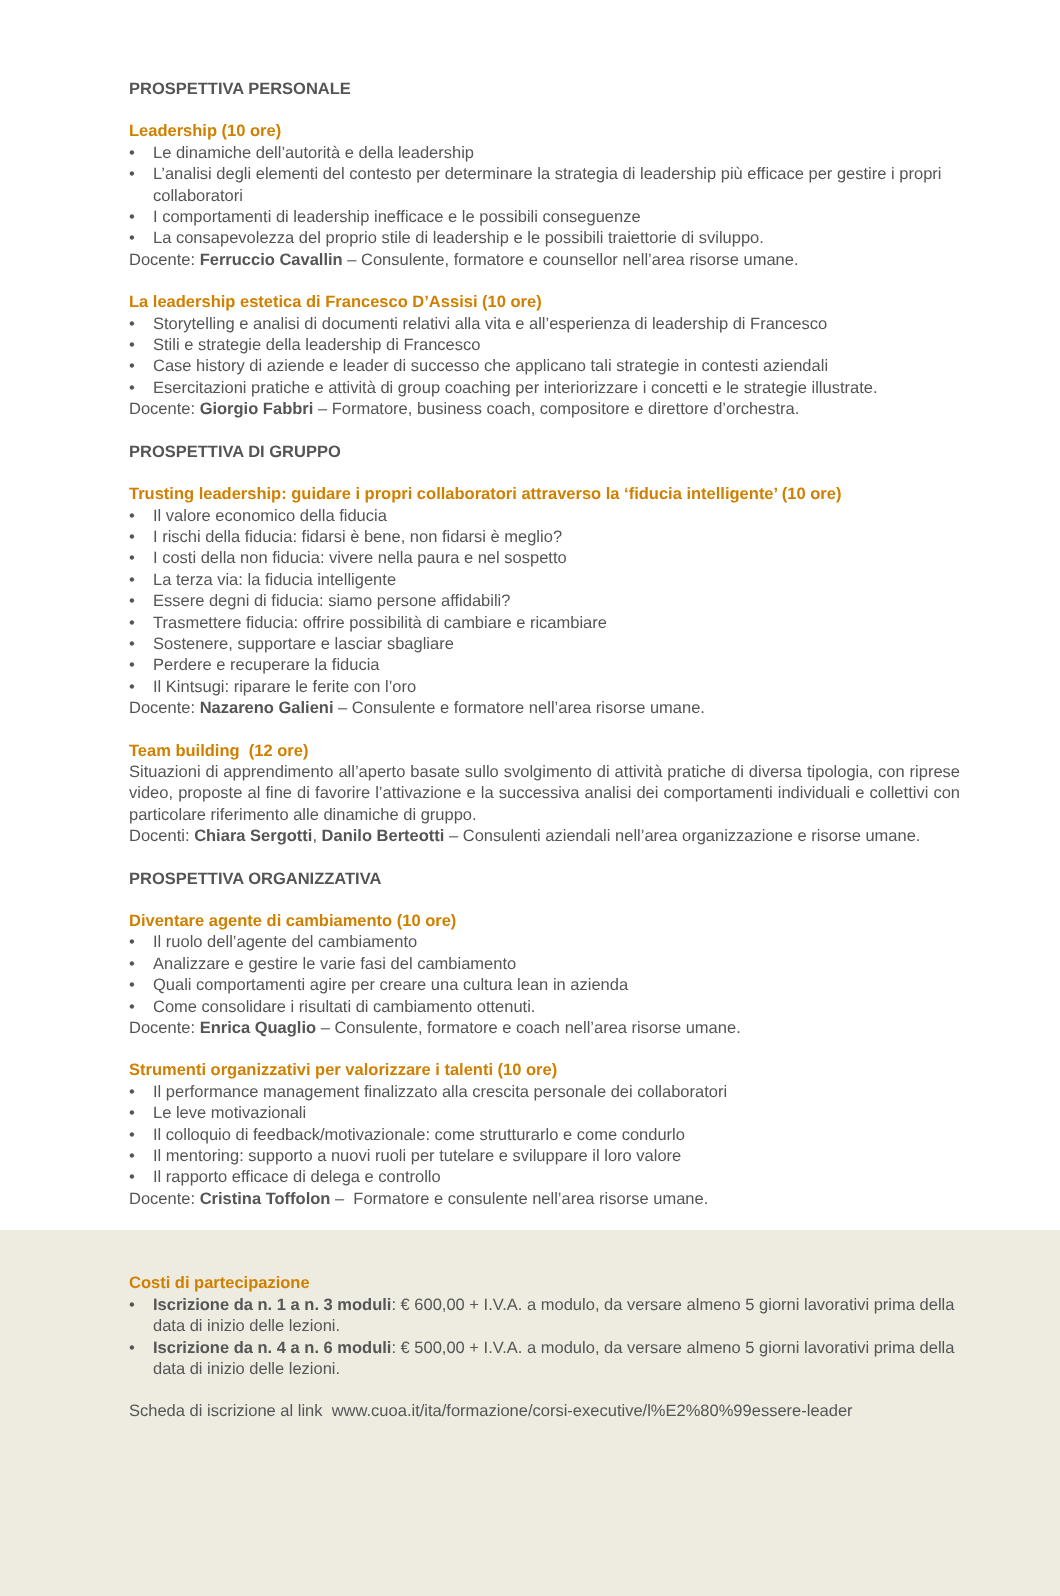PROSPETTIVA PERSONALE
Leadership (10 ore)
• Le dinamiche dell’autorità e della leadership
• L’analisi degli elementi del contesto per determinare la strategia di leadership più efficace per gestire i propri collaboratori
• I comportamenti di leadership inefficace e le possibili conseguenze
• La consapevolezza del proprio stile di leadership e le possibili traiettorie di sviluppo.
Docente: Ferruccio Cavallin – Consulente, formatore e counsellor nell’area risorse umane.
La leadership estetica di Francesco D’Assisi (10 ore)
• Storytelling e analisi di documenti relativi alla vita e all’esperienza di leadership di Francesco
• Stili e strategie della leadership di Francesco
• Case history di aziende e leader di successo che applicano tali strategie in contesti aziendali
• Esercitazioni pratiche e attività di group coaching per interiorizzare i concetti e le strategie illustrate.
Docente: Giorgio Fabbri – Formatore, business coach, compositore e direttore d’orchestra.
PROSPETTIVA DI GRUPPO
Trusting leadership: guidare i propri collaboratori attraverso la ‘fiducia intelligente’ (10 ore)
• Il valore economico della fiducia
• I rischi della fiducia: fidarsi è bene, non fidarsi è meglio?
• I costi della non fiducia: vivere nella paura e nel sospetto
• La terza via: la fiducia intelligente
• Essere degni di fiducia: siamo persone affidabili?
• Trasmettere fiducia: offrire possibilità di cambiare e ricambiare
• Sostenere, supportare e lasciar sbagliare
• Perdere e recuperare la fiducia
• Il Kintsugi: riparare le ferite con l’oro
Docente: Nazareno Galieni – Consulente e formatore nell’area risorse umane.
Team building (12 ore)
Situazioni di apprendimento all’aperto basate sullo svolgimento di attività pratiche di diversa tipologia, con riprese video, proposte al fine di favorire l’attivazione e la successiva analisi dei comportamenti individuali e collettivi con particolare riferimento alle dinamiche di gruppo.
Docenti: Chiara Sergotti, Danilo Berteotti – Consulenti aziendali nell’area organizzazione e risorse umane.
PROSPETTIVA ORGANIZZATIVA
Diventare agente di cambiamento (10 ore)
• Il ruolo dell’agente del cambiamento
• Analizzare e gestire le varie fasi del cambiamento
• Quali comportamenti agire per creare una cultura lean in azienda
• Come consolidare i risultati di cambiamento ottenuti.
Docente: Enrica Quaglio – Consulente, formatore e coach nell’area risorse umane.
Strumenti organizzativi per valorizzare i talenti (10 ore)
• Il performance management finalizzato alla crescita personale dei collaboratori
• Le leve motivazionali
• Il colloquio di feedback/motivazionale: come strutturarlo e come condurlo
• Il mentoring: supporto a nuovi ruoli per tutelare e sviluppare il loro valore
• Il rapporto efficace di delega e controllo
Docente: Cristina Toffolon – Formatore e consulente nell’area risorse umane.
Costi di partecipazione
• Iscrizione da n. 1 a n. 3 moduli: € 600,00 + I.V.A. a modulo, da versare almeno 5 giorni lavorativi prima della data di inizio delle lezioni.
• Iscrizione da n. 4 a n. 6 moduli: € 500,00 + I.V.A. a modulo, da versare almeno 5 giorni lavorativi prima della data di inizio delle lezioni.
Scheda di iscrizione al link www.cuoa.it/ita/formazione/corsi-executive/l%E2%80%99essere-leader